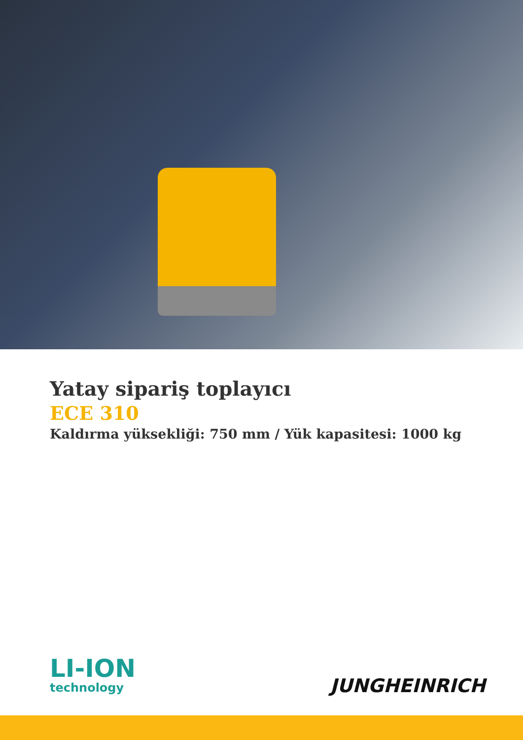Yatay sipariş toplayıcı
ECE 310
Kaldırma yüksekliği: 750 mm / Yük kapasitesi: 1000 kg
LI-ION
technology
JUNGHEINRICH